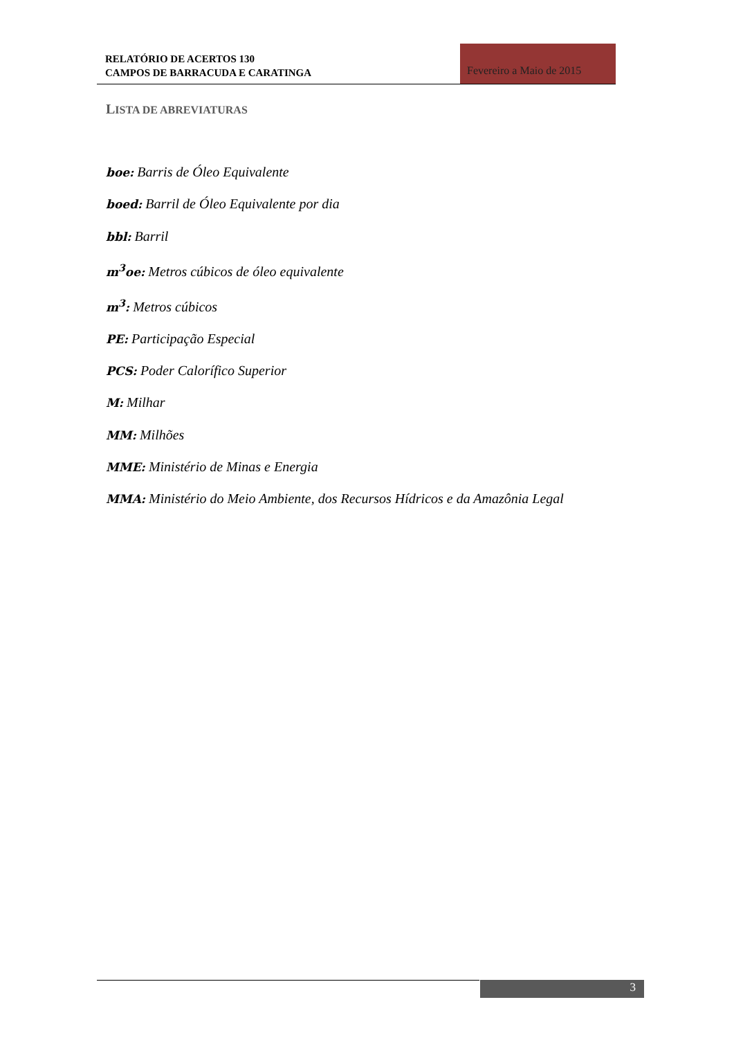RELATÓRIO DE ACERTOS 130
CAMPOS DE BARRACUDA E CARATINGA
Fevereiro a Maio de 2015
LISTA DE ABREVIATURAS
boe: Barris de Óleo Equivalente
boed: Barril de Óleo Equivalente por dia
bbl: Barril
m<sup>3</sup>oe: Metros cúbicos de óleo equivalente
m<sup>3</sup>: Metros cúbicos
PE: Participação Especial
PCS: Poder Calorífico Superior
M: Milhar
MM: Milhões
MME: Ministério de Minas e Energia
MMA: Ministério do Meio Ambiente, dos Recursos Hídricos e da Amazônia Legal
3